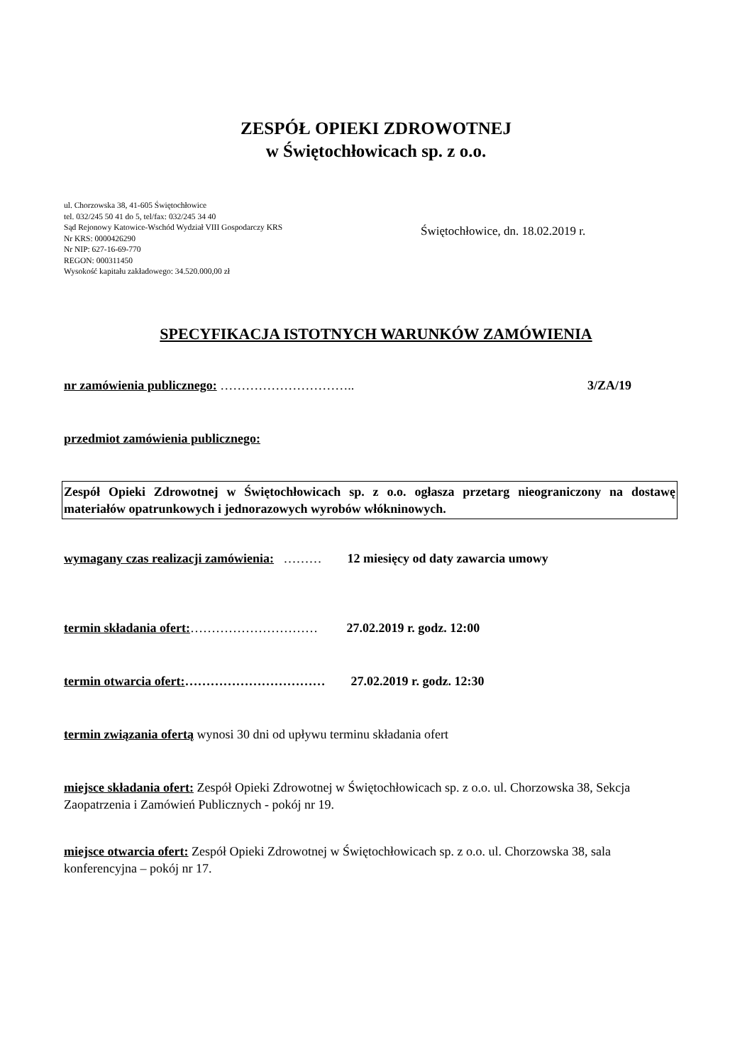ZESPÓŁ OPIEKI ZDROWOTNEJ
w Świętochłowicach sp. z o.o.
ul. Chorzowska 38, 41-605 Świętochłowice
tel. 032/245 50 41 do 5, tel/fax: 032/245 34 40
Sąd Rejonowy Katowice-Wschód Wydział VIII Gospodarczy KRS
Nr KRS: 0000426290
Nr NIP: 627-16-69-770
REGON: 000311450
Wysokość kapitału zakładowego: 34.520.000,00 zł
Świętochłowice, dn. 18.02.2019 r.
SPECYFIKACJA ISTOTNYCH WARUNKÓW ZAMÓWIENIA
nr zamówienia publicznego: ………………………….. 3/ZA/19
przedmiot zamówienia publicznego:
Zespół Opieki Zdrowotnej w Świętochłowicach sp. z o.o. ogłasza przetarg nieograniczony na dostawę materiałów opatrunkowych i jednorazowych wyrobów włókninowych.
wymagany czas realizacji zamówienia: ……… 12 miesięcy od daty zawarcia umowy
termin składania ofert:………………………… 27.02.2019 r. godz. 12:00
termin otwarcia ofert:…………………………… 27.02.2019 r. godz. 12:30
termin związania ofertą wynosi 30 dni od upływu terminu składania ofert
miejsce składania ofert: Zespół Opieki Zdrowotnej w Świętochłowicach sp. z o.o. ul. Chorzowska 38, Sekcja Zaopatrzenia i Zamówień Publicznych - pokój nr 19.
miejsce otwarcia ofert: Zespół Opieki Zdrowotnej w Świętochłowicach sp. z o.o. ul. Chorzowska 38, sala konferencyjna – pokój nr 17.